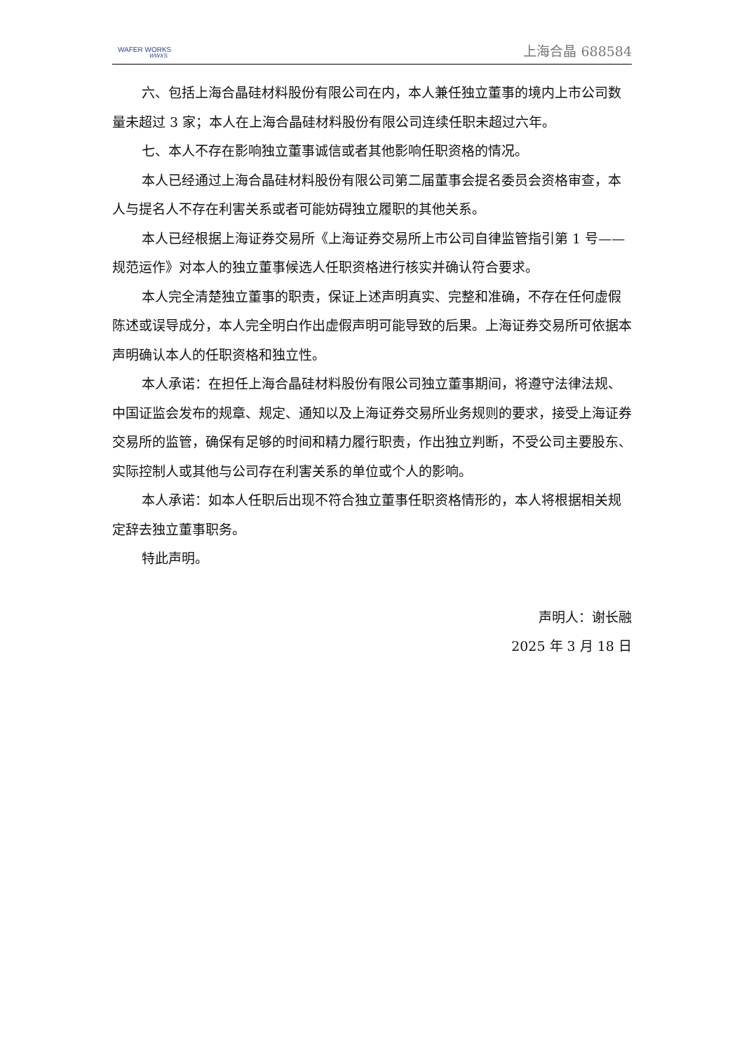WAFER WORKS
WWXS
上海合晶 688584
六、包括上海合晶硅材料股份有限公司在内，本人兼任独立董事的境内上市公司数量未超过 3 家；本人在上海合晶硅材料股份有限公司连续任职未超过六年。
七、本人不存在影响独立董事诚信或者其他影响任职资格的情况。
本人已经通过上海合晶硅材料股份有限公司第二届董事会提名委员会资格审查，本人与提名人不存在利害关系或者可能妨碍独立履职的其他关系。
本人已经根据上海证券交易所《上海证券交易所上市公司自律监管指引第 1 号——规范运作》对本人的独立董事候选人任职资格进行核实并确认符合要求。
本人完全清楚独立董事的职责，保证上述声明真实、完整和准确，不存在任何虚假陈述或误导成分，本人完全明白作出虚假声明可能导致的后果。上海证券交易所可依据本声明确认本人的任职资格和独立性。
本人承诺：在担任上海合晶硅材料股份有限公司独立董事期间，将遵守法律法规、中国证监会发布的规章、规定、通知以及上海证券交易所业务规则的要求，接受上海证券交易所的监管，确保有足够的时间和精力履行职责，作出独立判断，不受公司主要股东、实际控制人或其他与公司存在利害关系的单位或个人的影响。
本人承诺：如本人任职后出现不符合独立董事任职资格情形的，本人将根据相关规定辞去独立董事职务。
特此声明。
声明人：谢长融
2025 年 3 月 18 日